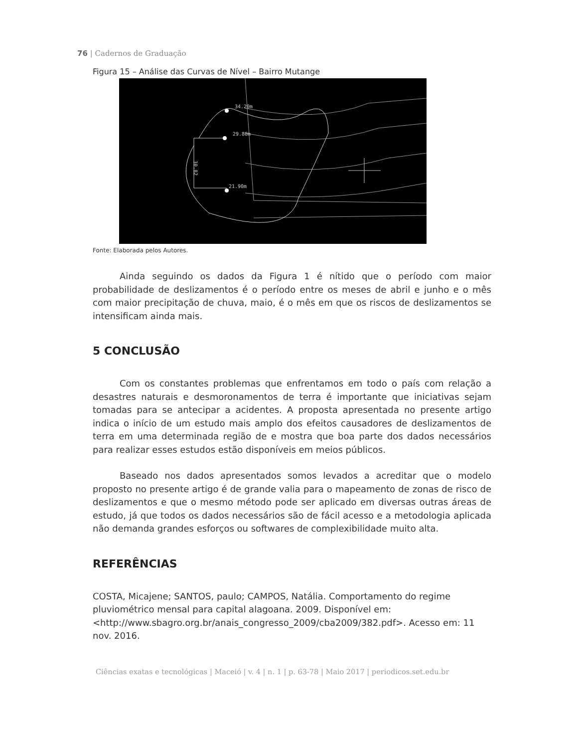76 | Cadernos de Graduação
Figura 15 – Análise das Curvas de Nível – Bairro Mutange
34.20m
29.80m
21.90m
30.82
Fonte: Elaborada pelos Autores.
Ainda seguindo os dados da Figura 1 é nítido que o período com maior probabilidade de deslizamentos é o período entre os meses de abril e junho e o mês com maior precipitação de chuva, maio, é o mês em que os riscos de deslizamentos se intensificam ainda mais.
5 CONCLUSÃO
Com os constantes problemas que enfrentamos em todo o país com relação a desastres naturais e desmoronamentos de terra é importante que iniciativas sejam tomadas para se antecipar a acidentes. A proposta apresentada no presente artigo indica o início de um estudo mais amplo dos efeitos causadores de deslizamentos de terra em uma determinada região de e mostra que boa parte dos dados necessários para realizar esses estudos estão disponíveis em meios públicos.
Baseado nos dados apresentados somos levados a acreditar que o modelo proposto no presente artigo é de grande valia para o mapeamento de zonas de risco de deslizamentos e que o mesmo método pode ser aplicado em diversas outras áreas de estudo, já que todos os dados necessários são de fácil acesso e a metodologia aplicada não demanda grandes esforços ou softwares de complexibilidade muito alta.
REFERÊNCIAS
COSTA, Micajene; SANTOS, paulo; CAMPOS, Natália. Comportamento do regime pluviométrico mensal para capital alagoana. 2009. Disponível em: <http://www.sbagro.org.br/anais_congresso_2009/cba2009/382.pdf>. Acesso em: 11 nov. 2016.
Ciências exatas e tecnológicas | Maceió | v. 4 | n. 1 | p. 63-78 | Maio 2017 | periodicos.set.edu.br